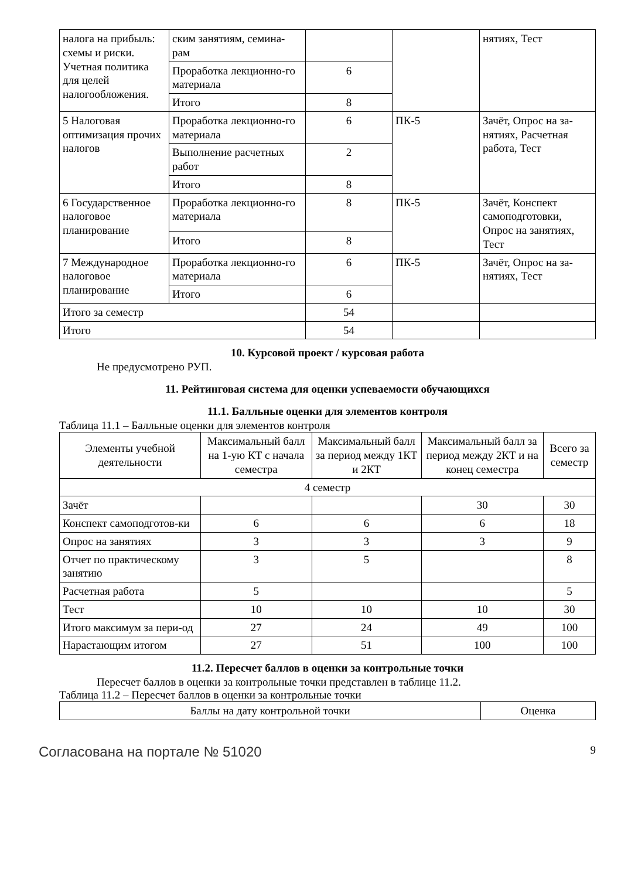| налога на прибыль: схемы и риски. Учетная политика для целей налогообложения. | ским занятиям, семина-рам | | | нятиях, Тест |
| | Проработка лекционно-го материала | 6 | | |
| | Итого | 8 | | |
| 5 Налоговая оптимизация прочих налогов | Проработка лекционно-го материала | 6 | ПК-5 | Зачёт, Опрос на за-нятиях, Расчетная работа, Тест |
| | Выполнение расчетных работ | 2 | | |
| | Итого | 8 | | |
| 6 Государственное налоговое планирование | Проработка лекционно-го материала | 8 | ПК-5 | Зачёт, Конспект самоподготовки, Опрос на занятиях, Тест |
| | Итого | 8 | | |
| 7 Международное налоговое планирование | Проработка лекционно-го материала | 6 | ПК-5 | Зачёт, Опрос на за-нятиях, Тест |
| | Итого | 6 | | |
| Итого за семестр | | 54 | | |
| Итого | | 54 | | |
10. Курсовой проект / курсовая работа
Не предусмотрено РУП.
11. Рейтинговая система для оценки успеваемости обучающихся
11.1. Балльные оценки для элементов контроля
Таблица 11.1 – Балльные оценки для элементов контроля
| Элементы учебной деятельности | Максимальный балл на 1-ую КТ с начала семестра | Максимальный балл за период между 1КТ и 2КТ | Максимальный балл за период между 2КТ и на конец семестра | Всего за семестр |
| --- | --- | --- | --- | --- |
| 4 семестр | | | | |
| Зачёт | | | 30 | 30 |
| Конспект самоподготов-ки | 6 | 6 | 6 | 18 |
| Опрос на занятиях | 3 | 3 | 3 | 9 |
| Отчет по практическому занятию | 3 | 5 | | 8 |
| Расчетная работа | 5 | | | 5 |
| Тест | 10 | 10 | 10 | 30 |
| Итого максимум за пери-од | 27 | 24 | 49 | 100 |
| Нарастающим итогом | 27 | 51 | 100 | 100 |
11.2. Пересчет баллов в оценки за контрольные точки
Пересчет баллов в оценки за контрольные точки представлен в таблице 11.2.
Таблица 11.2 – Пересчет баллов в оценки за контрольные точки
| Баллы на дату контрольной точки | Оценка |
Согласована на портале № 51020 9